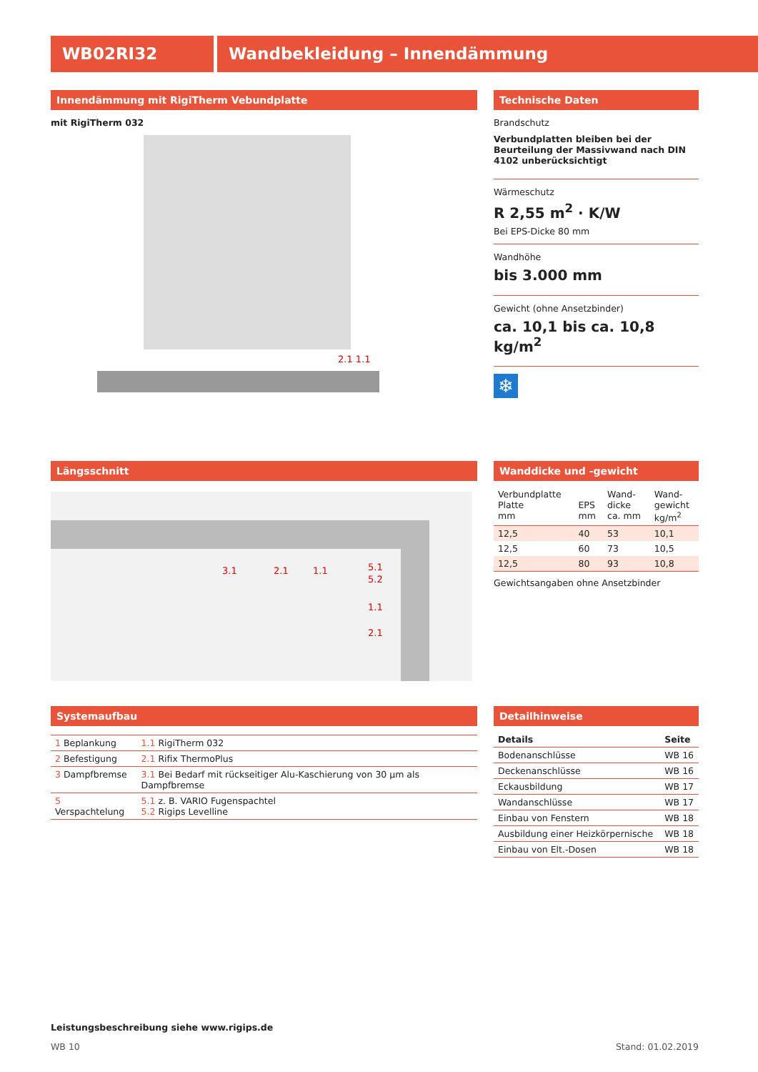WB02RI32 Wandbekleidung – Innendämmung
Innendämmung mit RigiTherm Vebundplatte
mit RigiTherm 032
2.1 1.1
Technische Daten
Brandschutz
Verbundplatten bleiben bei der Beurteilung der Massivwand nach DIN 4102 unberücksichtigt
Wärmeschutz
R 2,55 m<sup>2</sup> · K/W
Bei EPS-Dicke 80 mm
Wandhöhe
bis 3.000 mm
Gewicht (ohne Ansetzbinder)
ca. 10,1 bis ca. 10,8 kg/m<sup>2</sup>
❄
Längsschnitt
3.1
2.1
1.1
5.1
5.2
1.1
2.1
Wanddicke und -gewicht
| Verbundplatte Platte mm | EPS mm | Wand- dicke ca. mm | Wand- gewicht kg/m<sup>2</sup> |
| --- | --- | --- | --- |
| 12,5 | 40 | 53 | 10,1 |
| 12,5 | 60 | 73 | 10,5 |
| 12,5 | 80 | 93 | 10,8 |
Gewichtsangaben ohne Ansetzbinder
Systemaufbau
| 1 Beplankung | 1.1 RigiTherm 032 |
| 2 Befestigung | 2.1 Rifix ThermoPlus |
| 3 Dampfbremse | 3.1 Bei Bedarf mit rückseitiger Alu-Kaschierung von 30 µm als Dampfbremse |
| 5 Verspachtelung | 5.1 z. B. VARIO Fugenspachtel 5.2 Rigips Levelline |
Detailhinweise
| Details | Seite |
| --- | --- |
| Bodenanschlüsse | WB 16 |
| Deckenanschlüsse | WB 16 |
| Eckausbildung | WB 17 |
| Wandanschlüsse | WB 17 |
| Einbau von Fenstern | WB 18 |
| Ausbildung einer Heizkörpernische | WB 18 |
| Einbau von Elt.-Dosen | WB 18 |
Leistungsbeschreibung siehe www.rigips.de
WB 10 Stand: 01.02.2019